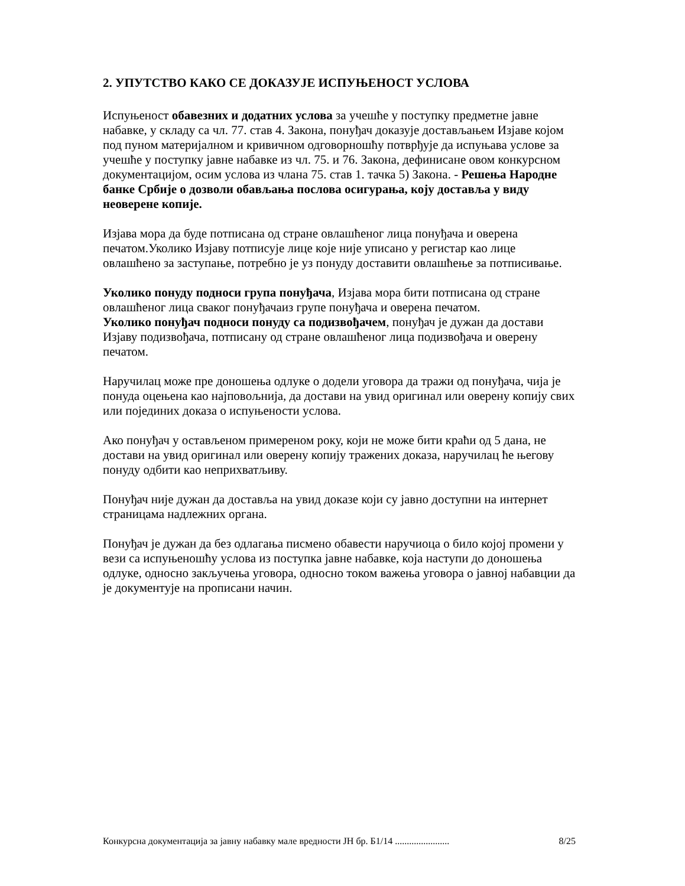2. УПУТСТВО КАКО СЕ ДОКАЗУЈЕ ИСПУЊЕНОСТ УСЛОВА
Испуњеност обавезних и додатних услова за учешће у поступку предметне јавне набавке, у складу са чл. 77. став 4. Закона, понуђач доказује достављањем Изјаве којом под пуном материјалном и кривичном одговорношћу потврђује да испуњава услове за учешће у поступку јавне набавке из чл. 75. и 76. Закона, дефинисане овом конкурсном документацијом, осим услова из члана 75. став 1. тачка 5) Закона. - Решења Народне банке Србије о дозволи обављања послова осигурања, коју доставља у виду неоверене копије.
Изјава мора да буде потписана од стране овлашћеног лица понуђача и оверена печатом.Уколико Изјаву потписује лице које није уписано у регистар као лице овлашћено за заступање, потребно је уз понуду доставити овлашћење за потписивање.
Уколико понуду подноси група понуђача, Изјава мора бити потписана од стране овлашћеног лица сваког понуђачаиз групе понуђача и оверена печатом.
Уколико понуђач подноси понуду са подизвођачем, понуђач је дужан да достави Изјаву подизвођача, потписану од стране овлашћеног лица подизвођача и оверену печатом.
Наручилац може пре доношења одлуке о додели уговора да тражи од понуђача, чија је понуда оцењена као најповољнија, да достави на увид оригинал или оверену копију свих или појединих доказа о испуњености услова.
Ако понуђач у остављеном примереном року, који не може бити краћи од 5 дана, не достави на увид оригинал или оверену копију тражених доказа, наручилац ће његову понуду одбити као неприхватљиву.
Понуђач није дужан да доставља на увид доказе који су јавно доступни на интернет страницама надлежних органа.
Понуђач је дужан да без одлагања писмено обавести наручиоца о било којој промени у вези са испуњеношћу услова из поступка јавне набавке, која наступи до доношења одлуке, односно закључења уговора, односно током важења уговора о јавној набавции да је документује на прописани начин.
Конкурсна документација за јавну набавку мале вредности ЈН бр. Б1/14 ....................... 8/25